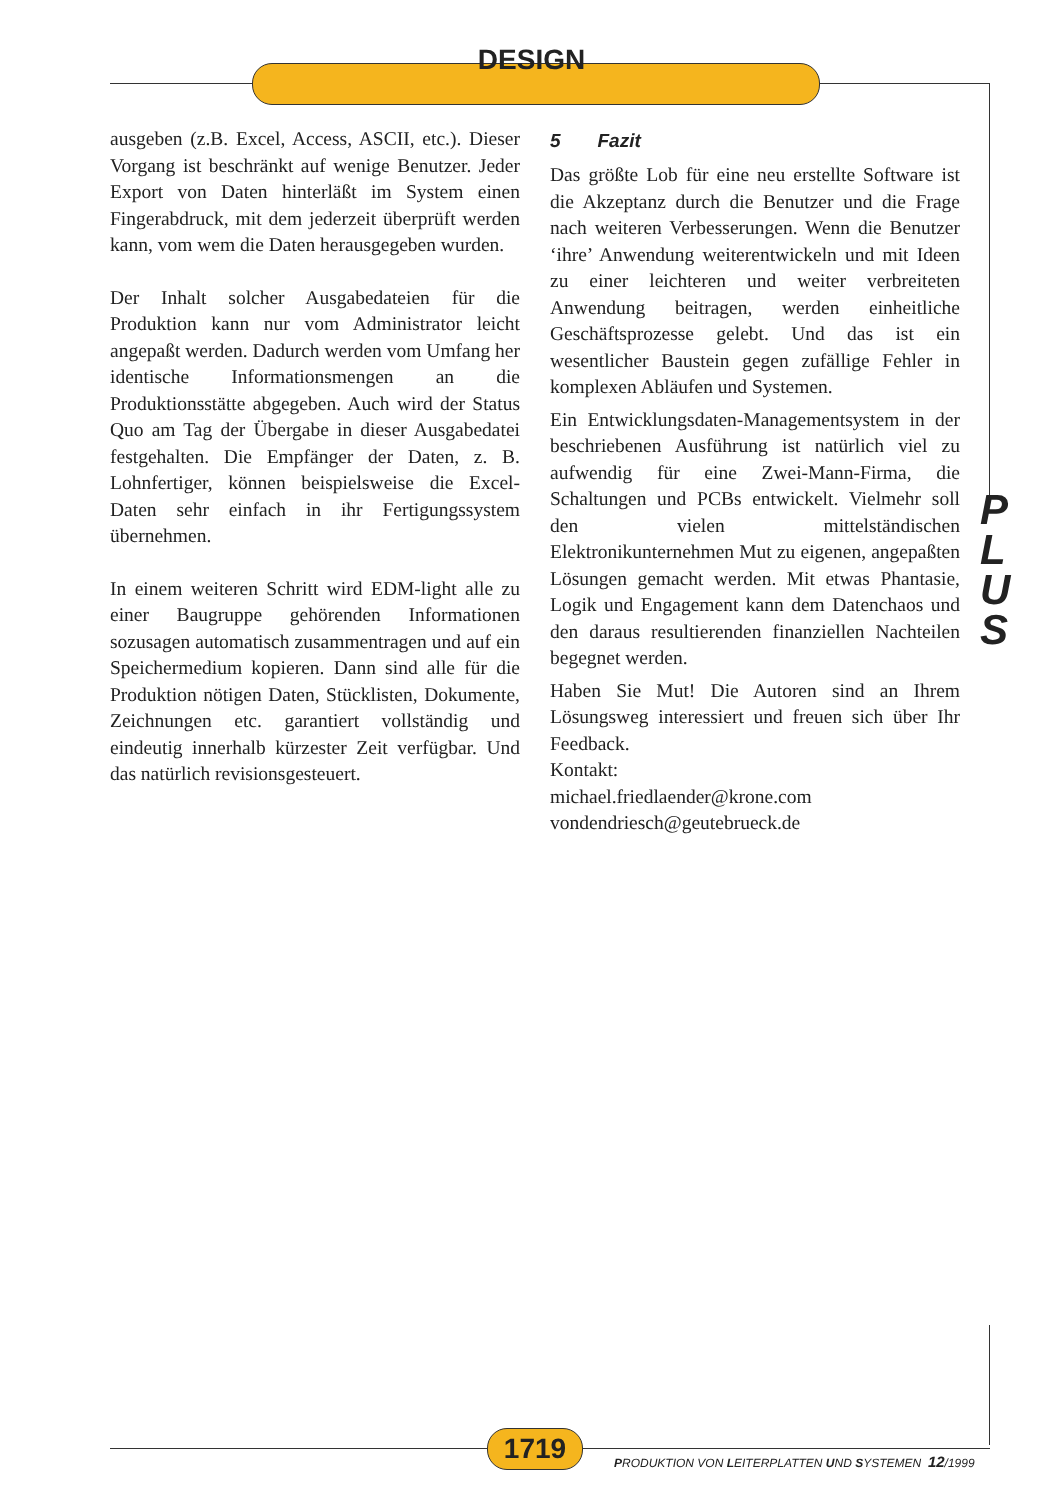DESIGN
ausgeben (z.B. Excel, Access, ASCII, etc.). Dieser Vorgang ist beschränkt auf wenige Benutzer. Jeder Export von Daten hinterläßt im System einen Fingerabdruck, mit dem jederzeit überprüft werden kann, vom wem die Daten herausgegeben wurden.
Der Inhalt solcher Ausgabedateien für die Produktion kann nur vom Administrator leicht angepaßt werden. Dadurch werden vom Umfang her identische Informationsmengen an die Produktionsstätte abgegeben. Auch wird der Status Quo am Tag der Übergabe in dieser Ausgabedatei festgehalten. Die Empfänger der Daten, z. B. Lohnfertiger, können beispielsweise die Excel-Daten sehr einfach in ihr Fertigungssystem übernehmen.
In einem weiteren Schritt wird EDM-light alle zu einer Baugruppe gehörenden Informationen sozusagen automatisch zusammentragen und auf ein Speichermedium kopieren. Dann sind alle für die Produktion nötigen Daten, Stücklisten, Dokumente, Zeichnungen etc. garantiert vollständig und eindeutig innerhalb kürzester Zeit verfügbar. Und das natürlich revisionsgesteuert.
5 Fazit
Das größte Lob für eine neu erstellte Software ist die Akzeptanz durch die Benutzer und die Frage nach weiteren Verbesserungen. Wenn die Benutzer ‘ihre’ Anwendung weiterentwickeln und mit Ideen zu einer leichteren und weiter verbreiteten Anwendung beitragen, werden einheitliche Geschäftsprozesse gelebt. Und das ist ein wesentlicher Baustein gegen zufällige Fehler in komplexen Abläufen und Systemen.
Ein Entwicklungsdaten-Managementsystem in der beschriebenen Ausführung ist natürlich viel zu aufwendig für eine Zwei-Mann-Firma, die Schaltungen und PCBs entwickelt. Vielmehr soll den vielen mittelständischen Elektronikunternehmen Mut zu eigenen, angepaßten Lösungen gemacht werden. Mit etwas Phantasie, Logik und Engagement kann dem Datenchaos und den daraus resultierenden finanziellen Nachteilen begegnet werden.
Haben Sie Mut! Die Autoren sind an Ihrem Lösungsweg interessiert und freuen sich über Ihr Feedback.
Kontakt:
michael.friedlaender@krone.com
vondendriesch@geutebrueck.de
P
L
U
S
1719
PRODUKTION VON LEITERPLATTEN UND SYSTEMEN 12/1999